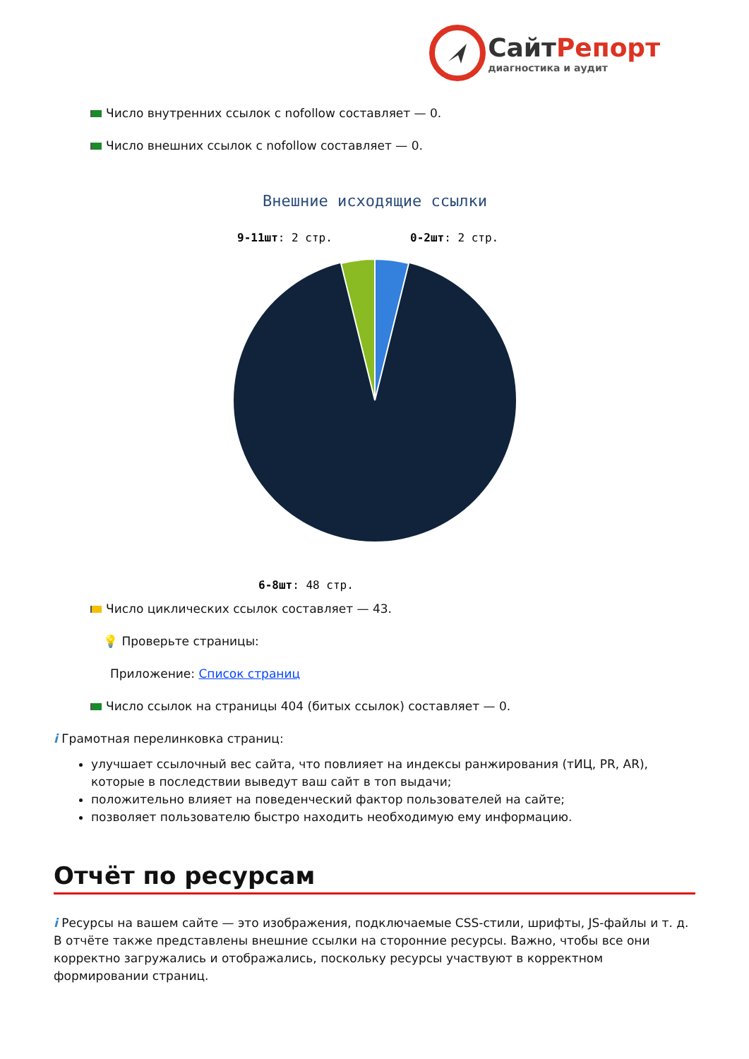СайтРепорт
диагностика и аудит
Число внутренних ссылок с nofollow составляет — 0.
Число внешних ссылок с nofollow составляет — 0.
Внешние исходящие ссылки
9-11шт: 2 стр.
0-2шт: 2 стр.
6-8шт: 48 стр.
Число циклических ссылок составляет — 43.
💡 Проверьте страницы:
Приложение: Список страниц
Число ссылок на страницы 404 (битых ссылок) составляет — 0.
i Грамотная перелинковка страниц:
улучшает ссылочный вес сайта, что повлияет на индексы ранжирования (тИЦ, PR, AR), которые в последствии выведут ваш сайт в топ выдачи;
положительно влияет на поведенческий фактор пользователей на сайте;
позволяет пользователю быстро находить необходимую ему информацию.
Отчёт по ресурсам
i Ресурсы на вашем сайте — это изображения, подключаемые CSS-стили, шрифты, JS-файлы и т. д. В отчёте также представлены внешние ссылки на сторонние ресурсы. Важно, чтобы все они корректно загружались и отображались, поскольку ресурсы участвуют в корректном формировании страниц.